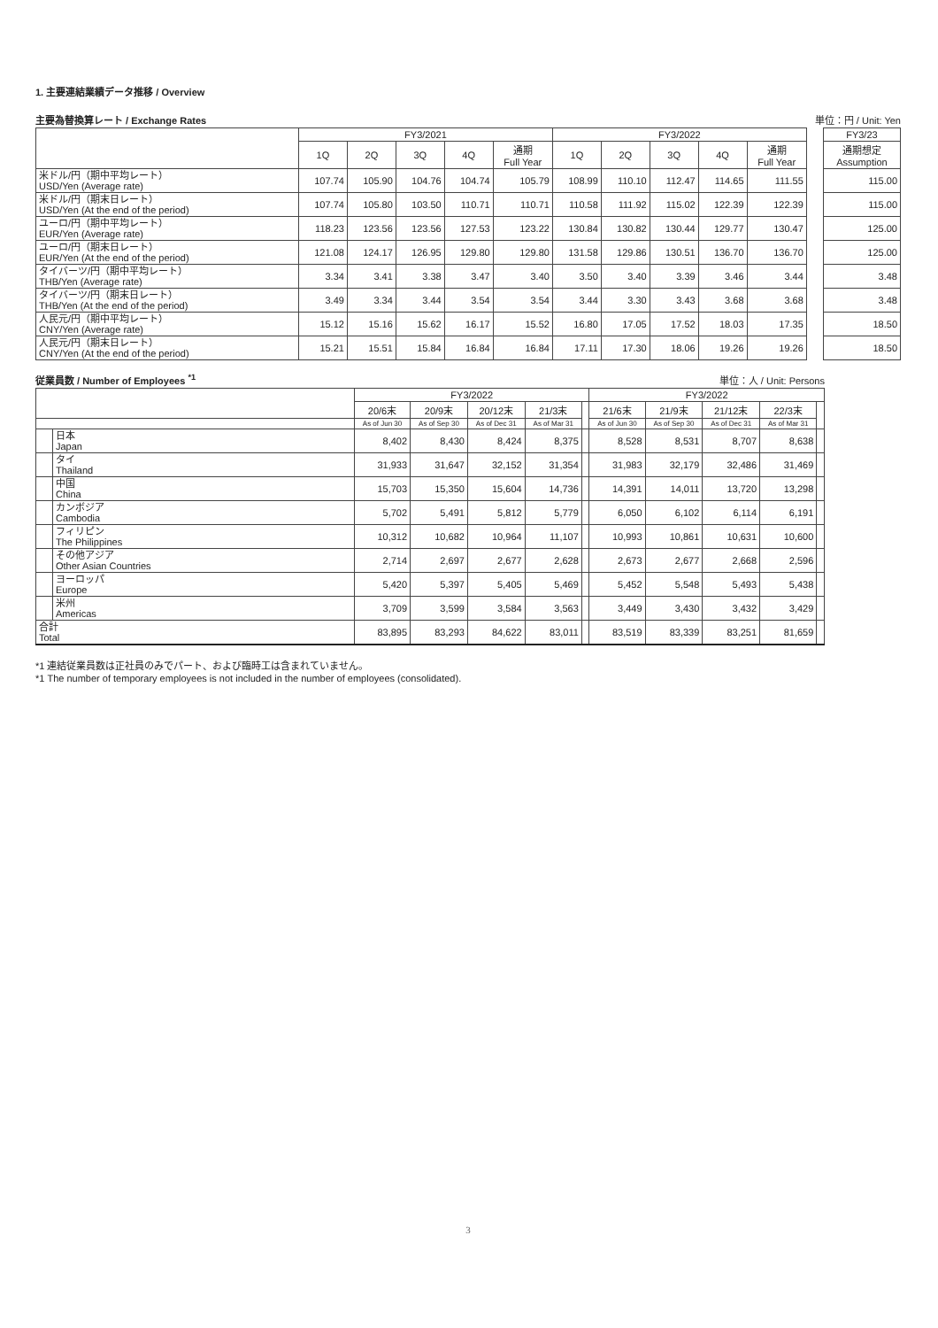1. 主要連結業績データ推移 / Overview
主要為替換算レート / Exchange Rates 単位：円 / Unit: Yen
| | FY3/2021 | | | | | FY3/2022 | | | | | | FY3/23 |
| --- | --- | --- | --- | --- | --- | --- | --- | --- | --- | --- | --- | --- |
| | 1Q | 2Q | 3Q | 4Q | 通期 Full Year | 1Q | 2Q | 3Q | 4Q | 通期 Full Year | | 通期想定 Assumption |
| 米ドル/円（期中平均レート） USD/Yen (Average rate) | 107.74 | 105.90 | 104.76 | 104.74 | 105.79 | 108.99 | 110.10 | 112.47 | 114.65 | 111.55 | | 115.00 |
| 米ドル/円（期末日レート） USD/Yen (At the end of the period) | 107.74 | 105.80 | 103.50 | 110.71 | 110.71 | 110.58 | 111.92 | 115.02 | 122.39 | 122.39 | | 115.00 |
| ユーロ/円（期中平均レート） EUR/Yen (Average rate) | 118.23 | 123.56 | 123.56 | 127.53 | 123.22 | 130.84 | 130.82 | 130.44 | 129.77 | 130.47 | | 125.00 |
| ユーロ/円（期末日レート） EUR/Yen (At the end of the period) | 121.08 | 124.17 | 126.95 | 129.80 | 129.80 | 131.58 | 129.86 | 130.51 | 136.70 | 136.70 | | 125.00 |
| タイバーツ/円（期中平均レート） THB/Yen (Average rate) | 3.34 | 3.41 | 3.38 | 3.47 | 3.40 | 3.50 | 3.40 | 3.39 | 3.46 | 3.44 | | 3.48 |
| タイバーツ/円（期末日レート） THB/Yen (At the end of the period) | 3.49 | 3.34 | 3.44 | 3.54 | 3.54 | 3.44 | 3.30 | 3.43 | 3.68 | 3.68 | | 3.48 |
| 人民元/円（期中平均レート） CNY/Yen (Average rate) | 15.12 | 15.16 | 15.62 | 16.17 | 15.52 | 16.80 | 17.05 | 17.52 | 18.03 | 17.35 | | 18.50 |
| 人民元/円（期末日レート） CNY/Yen (At the end of the period) | 15.21 | 15.51 | 15.84 | 16.84 | 16.84 | 17.11 | 17.30 | 18.06 | 19.26 | 19.26 | | 18.50 |
従業員数 / Number of Employees <sup>*1</sup> 単位：人 / Unit: Persons
| | | FY3/2022 | | | | | FY3/2022 | | | | |
| --- | --- | --- | --- | --- | --- | --- | --- | --- | --- | --- | --- |
| | | 20/6末 | 20/9末 | 20/12末 | 21/3末 | | 21/6末 | 21/9末 | 21/12末 | 22/3末 | |
| | | As of Jun 30 | As of Sep 30 | As of Dec 31 | As of Mar 31 | | As of Jun 30 | As of Sep 30 | As of Dec 31 | As of Mar 31 | |
| | 日本 Japan | 8,402 | 8,430 | 8,424 | 8,375 | | 8,528 | 8,531 | 8,707 | 8,638 | |
| | タイ Thailand | 31,933 | 31,647 | 32,152 | 31,354 | | 31,983 | 32,179 | 32,486 | 31,469 | |
| | 中国 China | 15,703 | 15,350 | 15,604 | 14,736 | | 14,391 | 14,011 | 13,720 | 13,298 | |
| | カンボジア Cambodia | 5,702 | 5,491 | 5,812 | 5,779 | | 6,050 | 6,102 | 6,114 | 6,191 | |
| | フィリピン The Philippines | 10,312 | 10,682 | 10,964 | 11,107 | | 10,993 | 10,861 | 10,631 | 10,600 | |
| | その他アジア Other Asian Countries | 2,714 | 2,697 | 2,677 | 2,628 | | 2,673 | 2,677 | 2,668 | 2,596 | |
| | ヨーロッパ Europe | 5,420 | 5,397 | 5,405 | 5,469 | | 5,452 | 5,548 | 5,493 | 5,438 | |
| | 米州 Americas | 3,709 | 3,599 | 3,584 | 3,563 | | 3,449 | 3,430 | 3,432 | 3,429 | |
| 合計 Total | | 83,895 | 83,293 | 84,622 | 83,011 | | 83,519 | 83,339 | 83,251 | 81,659 | |
*1 連結従業員数は正社員のみでパート、および臨時工は含まれていません。
*1 The number of temporary employees is not included in the number of employees (consolidated).
3